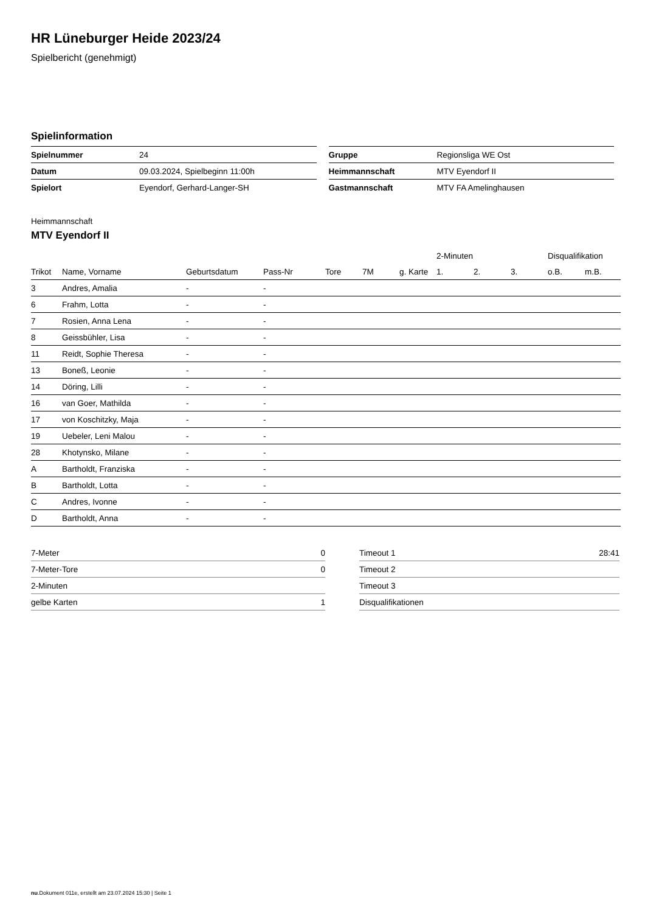HR Lüneburger Heide 2023/24
Spielbericht (genehmigt)
Spielinformation
| Spielnummer | 24 |
| Datum | 09.03.2024, Spielbeginn 11:00h |
| Spielort | Eyendorf, Gerhard-Langer-SH |
| Gruppe | Regionsliga WE Ost |
| Heimmannschaft | MTV Eyendorf II |
| Gastmannschaft | MTV FA Amelinghausen |
Heimmannschaft
MTV Eyendorf II
| | | | | | | | 2-Minuten | | | Disqualifikation | |
| --- | --- | --- | --- | --- | --- | --- | --- | --- | --- | --- | --- |
| Trikot | Name, Vorname | Geburtsdatum | Pass-Nr | Tore | 7M | g. Karte | 1. | 2. | 3. | o.B. | m.B. |
| 3 | Andres, Amalia | - | - | | | | | | | | |
| 6 | Frahm, Lotta | - | - | | | | | | | | |
| 7 | Rosien, Anna Lena | - | - | | | | | | | | |
| 8 | Geissbühler, Lisa | - | - | | | | | | | | |
| 11 | Reidt, Sophie Theresa | - | - | | | | | | | | |
| 13 | Boneß, Leonie | - | - | | | | | | | | |
| 14 | Döring, Lilli | - | - | | | | | | | | |
| 16 | van Goer, Mathilda | - | - | | | | | | | | |
| 17 | von Koschitzky, Maja | - | - | | | | | | | | |
| 19 | Uebeler, Leni Malou | - | - | | | | | | | | |
| 28 | Khotynsko, Milane | - | - | | | | | | | | |
| A | Bartholdt, Franziska | - | - | | | | | | | | |
| B | Bartholdt, Lotta | - | - | | | | | | | | |
| C | Andres, Ivonne | - | - | | | | | | | | |
| D | Bartholdt, Anna | - | - | | | | | | | | |
| 7-Meter | 0 |
| 7-Meter-Tore | 0 |
| 2-Minuten | |
| gelbe Karten | 1 |
| Timeout 1 | 28:41 |
| Timeout 2 | |
| Timeout 3 | |
| Disqualifikationen | |
nu.Dokument 011e, erstellt am 23.07.2024 15:30 | Seite 1